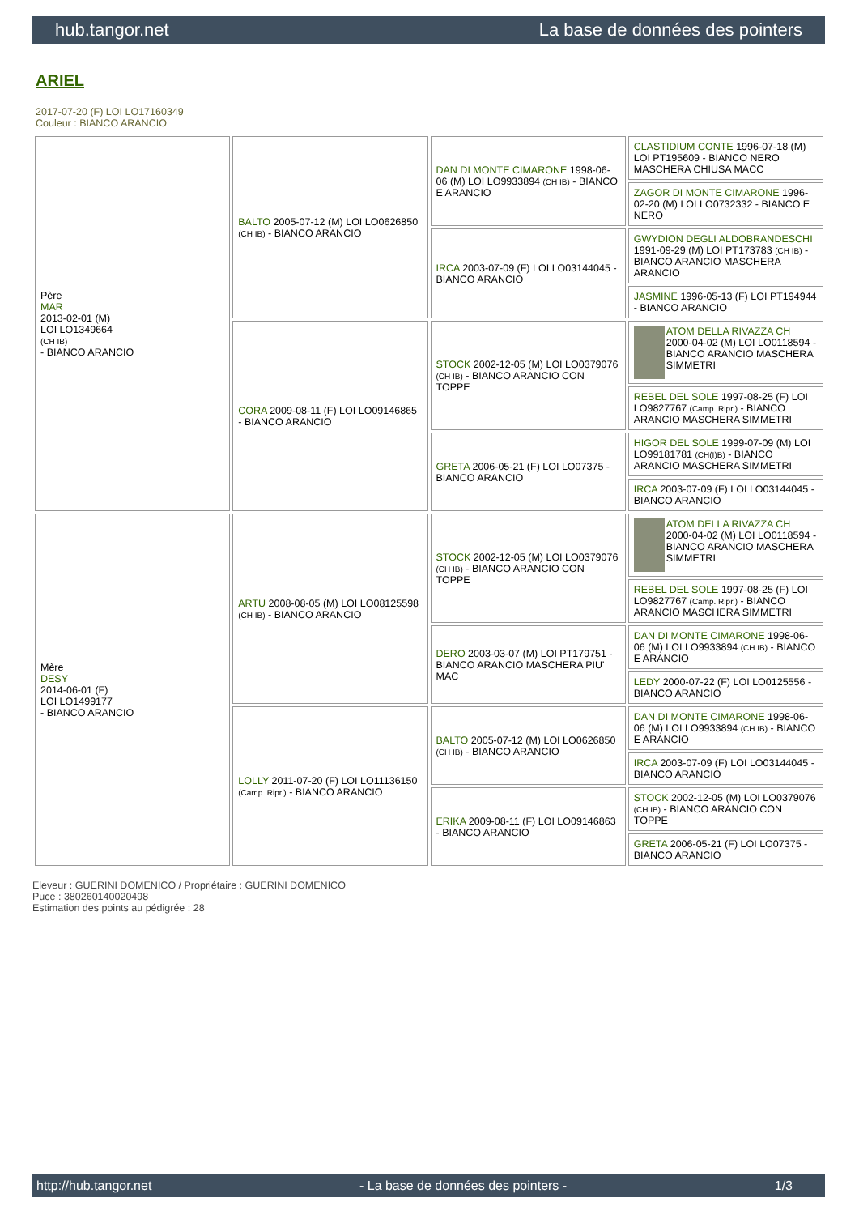hub.tangor.net La base de données des pointers
ARIEL
2017-07-20 (F) LOI LO17160349
Couleur : BIANCO ARANCIO
| Père MAR 2013-02-01 (M) LOI LO1349664 (CH IB) - BIANCO ARANCIO | BALTO 2005-07-12 (M) LOI LO0626850 (CH IB) - BIANCO ARANCIO | DAN DI MONTE CIMARONE 1998-06-06 (M) LOI LO9933894 (CH IB) - BIANCO E ARANCIO | CLASTIDIUM CONTE 1996-07-18 (M) LOI PT195609 - BIANCO NERO MASCHERA CHIUSA MACC |
| | | | ZAGOR DI MONTE CIMARONE 1996-02-20 (M) LOI LO0732332 - BIANCO E NERO |
| | | IRCA 2003-07-09 (F) LOI LO03144045 - BIANCO ARANCIO | GWYDION DEGLI ALDOBRANDESCHI 1991-09-29 (M) LOI PT173783 (CH IB) - BIANCO ARANCIO MASCHERA ARANCIO |
| | | | JASMINE 1996-05-13 (F) LOI PT194944 - BIANCO ARANCIO |
| | CORA 2009-08-11 (F) LOI LO09146865 - BIANCO ARANCIO | STOCK 2002-12-05 (M) LOI LO0379076 (CH IB) - BIANCO ARANCIO CON TOPPE | ATOM DELLA RIVAZZA CH 2000-04-02 (M) LOI LO0118594 - BIANCO ARANCIO MASCHERA SIMMETRI |
| | | | REBEL DEL SOLE 1997-08-25 (F) LOI LO9827767 (Camp. Ripr.) - BIANCO ARANCIO MASCHERA SIMMETRI |
| | | GRETA 2006-05-21 (F) LOI LO07375 - BIANCO ARANCIO | HIGOR DEL SOLE 1999-07-09 (M) LOI LO99181781 (CH(I)B) - BIANCO ARANCIO MASCHERA SIMMETRI |
| | | | IRCA 2003-07-09 (F) LOI LO03144045 - BIANCO ARANCIO |
| Mère DESY 2014-06-01 (F) LOI LO1499177 - BIANCO ARANCIO | ARTU 2008-08-05 (M) LOI LO08125598 (CH IB) - BIANCO ARANCIO | STOCK 2002-12-05 (M) LOI LO0379076 (CH IB) - BIANCO ARANCIO CON TOPPE | ATOM DELLA RIVAZZA CH 2000-04-02 (M) LOI LO0118594 - BIANCO ARANCIO MASCHERA SIMMETRI |
| | | | REBEL DEL SOLE 1997-08-25 (F) LOI LO9827767 (Camp. Ripr.) - BIANCO ARANCIO MASCHERA SIMMETRI |
| | | DERO 2003-03-07 (M) LOI PT179751 - BIANCO ARANCIO MASCHERA PIU' MAC | DAN DI MONTE CIMARONE 1998-06-06 (M) LOI LO9933894 (CH IB) - BIANCO E ARANCIO |
| | | | LEDY 2000-07-22 (F) LOI LO0125556 - BIANCO ARANCIO |
| | LOLLY 2011-07-20 (F) LOI LO11136150 (Camp. Ripr.) - BIANCO ARANCIO | BALTO 2005-07-12 (M) LOI LO0626850 (CH IB) - BIANCO ARANCIO | DAN DI MONTE CIMARONE 1998-06-06 (M) LOI LO9933894 (CH IB) - BIANCO E ARANCIO |
| | | | IRCA 2003-07-09 (F) LOI LO03144045 - BIANCO ARANCIO |
| | | ERIKA 2009-08-11 (F) LOI LO09146863 - BIANCO ARANCIO | STOCK 2002-12-05 (M) LOI LO0379076 (CH IB) - BIANCO ARANCIO CON TOPPE |
| | | | GRETA 2006-05-21 (F) LOI LO07375 - BIANCO ARANCIO |
Eleveur : GUERINI DOMENICO / Propriétaire : GUERINI DOMENICO
Puce : 380260140020498
Estimation des points au pédigrée : 28
http://hub.tangor.net - La base de données des pointers - 1/3